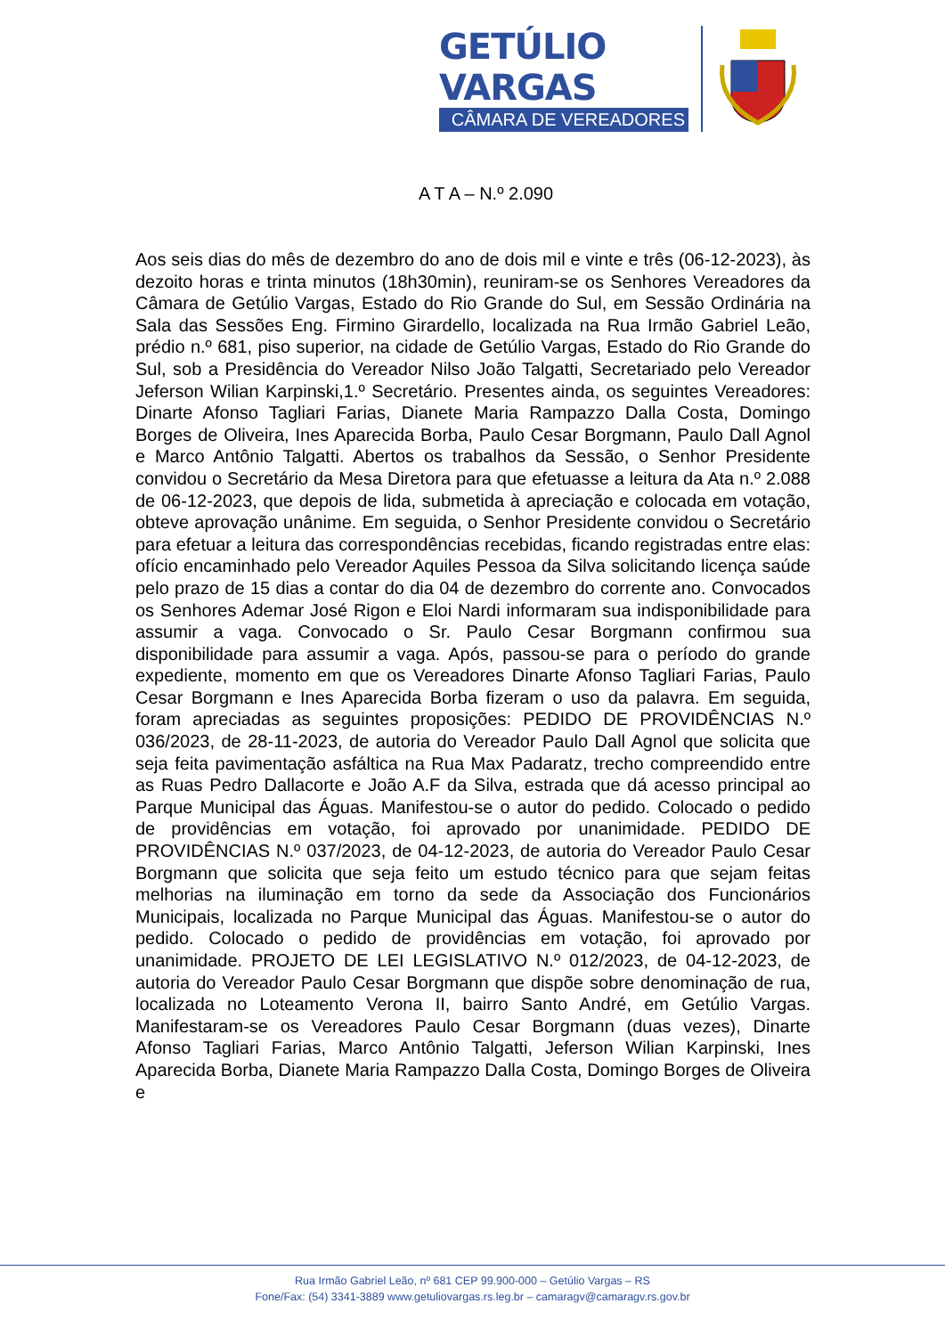GETÚLIO VARGAS
CÂMARA DE VEREADORES
A T A – N.º 2.090
Aos seis dias do mês de dezembro do ano de dois mil e vinte e três (06-12-2023), às dezoito horas e trinta minutos (18h30min), reuniram-se os Senhores Vereadores da Câmara de Getúlio Vargas, Estado do Rio Grande do Sul, em Sessão Ordinária na Sala das Sessões Eng. Firmino Girardello, localizada na Rua Irmão Gabriel Leão, prédio n.º 681, piso superior, na cidade de Getúlio Vargas, Estado do Rio Grande do Sul, sob a Presidência do Vereador Nilso João Talgatti, Secretariado pelo Vereador Jeferson Wilian Karpinski,1.º Secretário. Presentes ainda, os seguintes Vereadores: Dinarte Afonso Tagliari Farias, Dianete Maria Rampazzo Dalla Costa, Domingo Borges de Oliveira, Ines Aparecida Borba, Paulo Cesar Borgmann, Paulo Dall Agnol e Marco Antônio Talgatti. Abertos os trabalhos da Sessão, o Senhor Presidente convidou o Secretário da Mesa Diretora para que efetuasse a leitura da Ata n.º 2.088 de 06-12-2023, que depois de lida, submetida à apreciação e colocada em votação, obteve aprovação unânime. Em seguida, o Senhor Presidente convidou o Secretário para efetuar a leitura das correspondências recebidas, ficando registradas entre elas: ofício encaminhado pelo Vereador Aquiles Pessoa da Silva solicitando licença saúde pelo prazo de 15 dias a contar do dia 04 de dezembro do corrente ano. Convocados os Senhores Ademar José Rigon e Eloi Nardi informaram sua indisponibilidade para assumir a vaga. Convocado o Sr. Paulo Cesar Borgmann confirmou sua disponibilidade para assumir a vaga. Após, passou-se para o período do grande expediente, momento em que os Vereadores Dinarte Afonso Tagliari Farias, Paulo Cesar Borgmann e Ines Aparecida Borba fizeram o uso da palavra. Em seguida, foram apreciadas as seguintes proposições: PEDIDO DE PROVIDÊNCIAS N.º 036/2023, de 28-11-2023, de autoria do Vereador Paulo Dall Agnol que solicita que seja feita pavimentação asfáltica na Rua Max Padaratz, trecho compreendido entre as Ruas Pedro Dallacorte e João A.F da Silva, estrada que dá acesso principal ao Parque Municipal das Águas. Manifestou-se o autor do pedido. Colocado o pedido de providências em votação, foi aprovado por unanimidade. PEDIDO DE PROVIDÊNCIAS N.º 037/2023, de 04-12-2023, de autoria do Vereador Paulo Cesar Borgmann que solicita que seja feito um estudo técnico para que sejam feitas melhorias na iluminação em torno da sede da Associação dos Funcionários Municipais, localizada no Parque Municipal das Águas. Manifestou-se o autor do pedido. Colocado o pedido de providências em votação, foi aprovado por unanimidade. PROJETO DE LEI LEGISLATIVO N.º 012/2023, de 04-12-2023, de autoria do Vereador Paulo Cesar Borgmann que dispõe sobre denominação de rua, localizada no Loteamento Verona II, bairro Santo André, em Getúlio Vargas. Manifestaram-se os Vereadores Paulo Cesar Borgmann (duas vezes), Dinarte Afonso Tagliari Farias, Marco Antônio Talgatti, Jeferson Wilian Karpinski, Ines Aparecida Borba, Dianete Maria Rampazzo Dalla Costa, Domingo Borges de Oliveira e
Rua Irmão Gabriel Leão, nº 681 CEP 99.900-000 – Getúlio Vargas – RS
Fone/Fax: (54) 3341-3889 www.getuliovargas.rs.leg.br – camaragv@camaragv.rs.gov.br